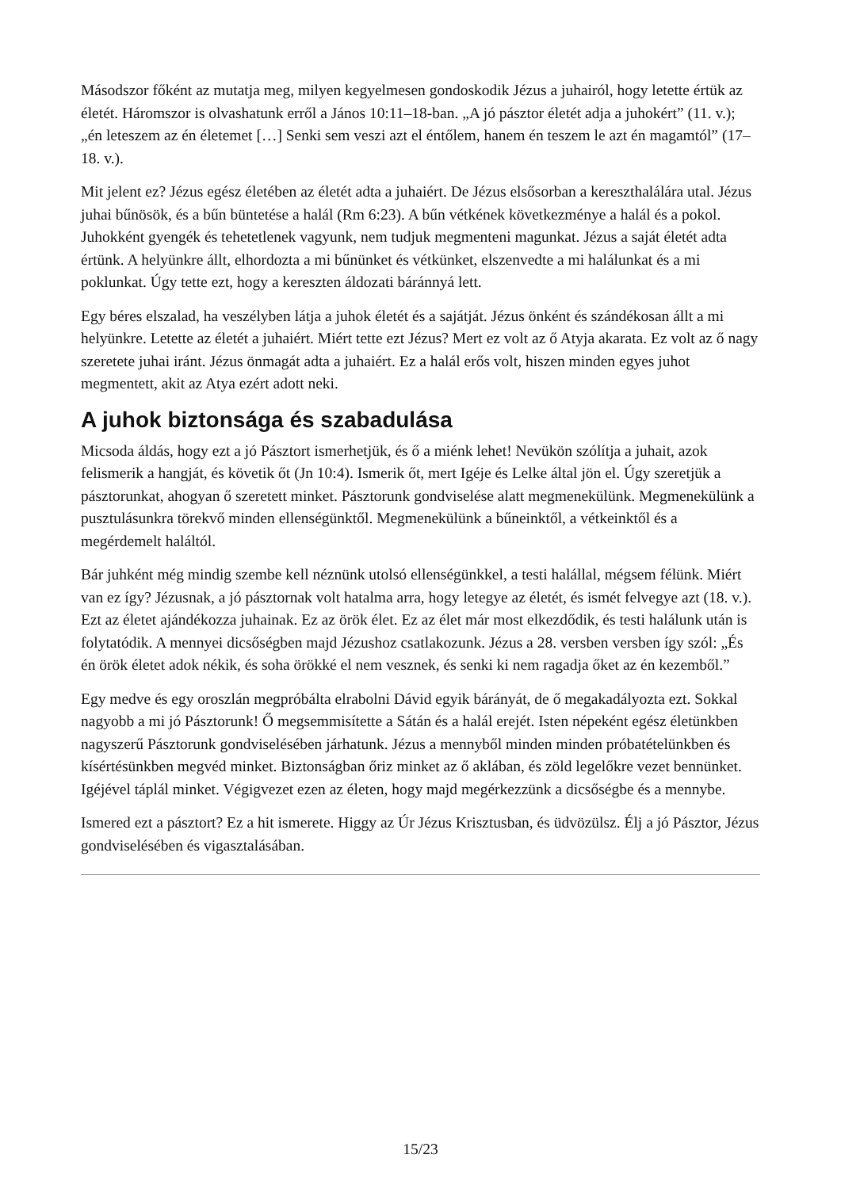Másodszor főként az mutatja meg, milyen kegyelmesen gondoskodik Jézus a juhairól, hogy letette értük az életét. Háromszor is olvashatunk erről a János 10:11–18-ban. „A jó pásztor életét adja a juhokért” (11. v.); „én leteszem az én életemet […] Senki sem veszi azt el éntőlem, hanem én teszem le azt én magamtól” (17–18. v.).
Mit jelent ez? Jézus egész életében az életét adta a juhaiért. De Jézus elsősorban a kereszthalálára utal. Jézus juhai bűnösök, és a bűn büntetése a halál (Rm 6:23). A bűn vétkének következménye a halál és a pokol. Juhokként gyengék és tehetetlenek vagyunk, nem tudjuk megmenteni magunkat. Jézus a saját életét adta értünk. A helyünkre állt, elhordozta a mi bűnünket és vétkünket, elszenvedte a mi halálunkat és a mi poklunkat. Úgy tette ezt, hogy a kereszten áldozati báránnyá lett.
Egy béres elszalad, ha veszélyben látja a juhok életét és a sajátját. Jézus önként és szándékosan állt a mi helyünkre. Letette az életét a juhaiért. Miért tette ezt Jézus? Mert ez volt az ő Atyja akarata. Ez volt az ő nagy szeretete juhai iránt. Jézus önmagát adta a juhaiért. Ez a halál erős volt, hiszen minden egyes juhot megmentett, akit az Atya ezért adott neki.
A juhok biztonsága és szabadulása
Micsoda áldás, hogy ezt a jó Pásztort ismerhetjük, és ő a miénk lehet! Nevükön szólítja a juhait, azok felismerik a hangját, és követik őt (Jn 10:4). Ismerik őt, mert Igéje és Lelke által jön el. Úgy szeretjük a pásztorunkat, ahogyan ő szeretett minket. Pásztorunk gondviselése alatt megmenekülünk. Megmenekülünk a pusztulásunkra törekvő minden ellenségünktől. Megmenekülünk a bűneinktől, a vétkeinktől és a megérdemelt haláltól.
Bár juhként még mindig szembe kell néznünk utolsó ellenségünkkel, a testi halállal, mégsem félünk. Miért van ez így? Jézusnak, a jó pásztornak volt hatalma arra, hogy letegye az életét, és ismét felvegye azt (18. v.). Ezt az életet ajándékozza juhainak. Ez az örök élet. Ez az élet már most elkezdődik, és testi halálunk után is folytatódik. A mennyei dicsőségben majd Jézushoz csatlakozunk. Jézus a 28. versben versben így szól: „És én örök életet adok nékik, és soha örökké el nem vesznek, és senki ki nem ragadja őket az én kezemből.”
Egy medve és egy oroszlán megpróbálta elrabolni Dávid egyik bárányát, de ő megakadályozta ezt. Sokkal nagyobb a mi jó Pásztorunk! Ő megsemmisítette a Sátán és a halál erejét. Isten népeként egész életünkben nagyszerű Pásztorunk gondviselésében járhatunk. Jézus a mennyből minden minden próbatételünkben és kísértésünkben megvéd minket. Biztonságban őriz minket az ő aklában, és zöld legelőkre vezet bennünket. Igéjével táplál minket. Végigvezet ezen az életen, hogy majd megérkezzünk a dicsőségbe és a mennybe.
Ismered ezt a pásztort? Ez a hit ismerete. Higgy az Úr Jézus Krisztusban, és üdvözülsz. Élj a jó Pásztor, Jézus gondviselésében és vigasztalásában.
15/23